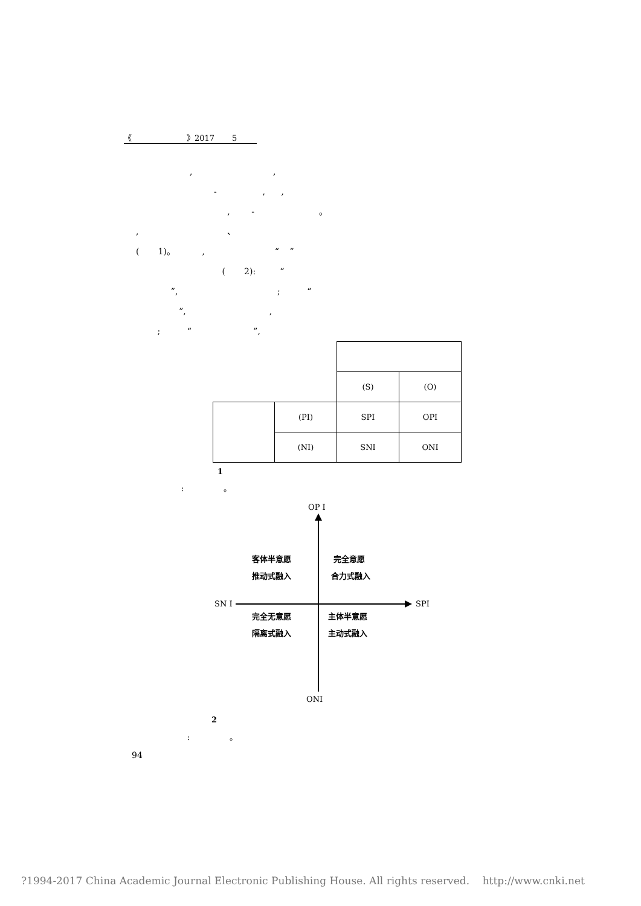《 》2017 5
, ,
- , ,
, - 。
, 、
( 1)。 , “ ”
( 2): “
”, ; “
”, ,
; “ ”,
| | | (S) | (O) |
| | (PI) | SPI | OPI |
| | (NI) | SNI | ONI |
1
: 。
OP I
客体半意愿 完全意愿
推动式融入 合力式融入
SN I SPI
完全无意愿 主体半意愿
隔离式融入 主动式融入
ONI
2
: 。
94
?1994-2017 China Academic Journal Electronic Publishing House. All rights reserved. http://www.cnki.net